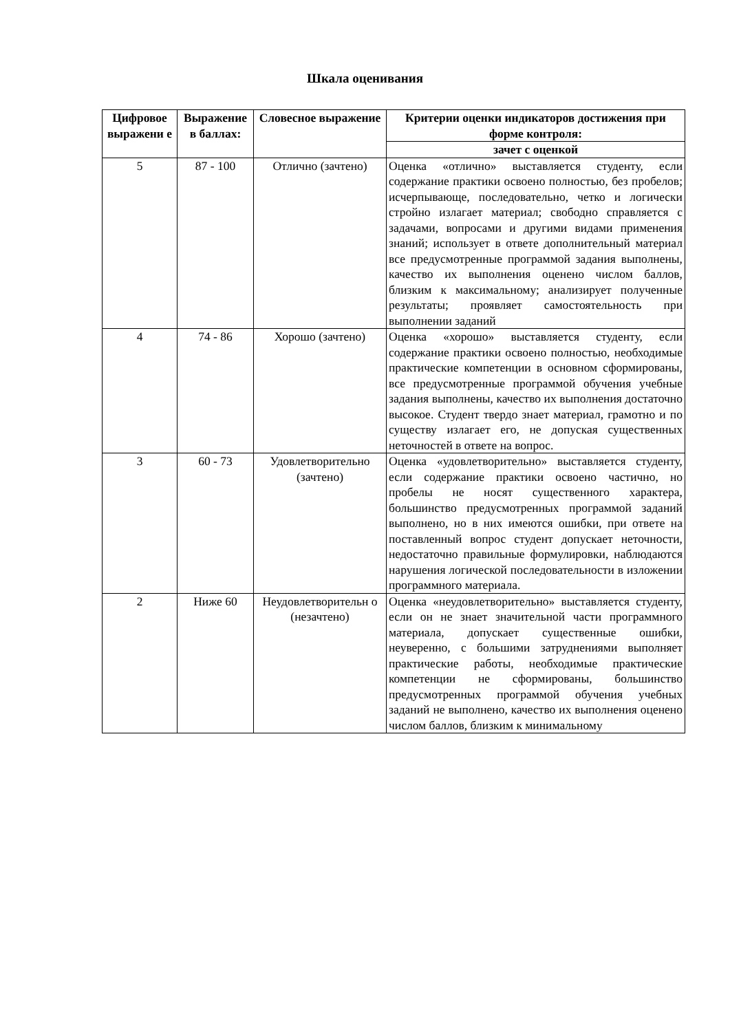Шкала оценивания
| Цифровое выражени е | Выражение в баллах: | Словесное выражение | Критерии оценки индикаторов достижения при форме контроля: |
| --- | --- | --- | --- |
| | | | зачет с оценкой |
| 5 | 87 - 100 | Отлично (зачтено) | Оценка «отлично» выставляется студенту, если содержание практики освоено полностью, без пробелов; исчерпывающе, последовательно, четко и логически стройно излагает материал; свободно справляется с задачами, вопросами и другими видами применения знаний; использует в ответе дополнительный материал все предусмотренные программой задания выполнены, качество их выполнения оценено числом баллов, близким к максимальному; анализирует полученные результаты; проявляет самостоятельность при выполнении заданий |
| 4 | 74 - 86 | Хорошо (зачтено) | Оценка «хорошо» выставляется студенту, если содержание практики освоено полностью, необходимые практические компетенции в основном сформированы, все предусмотренные программой обучения учебные задания выполнены, качество их выполнения достаточно высокое. Студент твердо знает материал, грамотно и по существу излагает его, не допуская существенных неточностей в ответе на вопрос. |
| 3 | 60 - 73 | Удовлетворительно (зачтено) | Оценка «удовлетворительно» выставляется студенту, если содержание практики освоено частично, но пробелы не носят существенного характера, большинство предусмотренных программой заданий выполнено, но в них имеются ошибки, при ответе на поставленный вопрос студент допускает неточности, недостаточно правильные формулировки, наблюдаются нарушения логической последовательности в изложении программного материала. |
| 2 | Ниже 60 | Неудовлетворительн о (незачтено) | Оценка «неудовлетворительно» выставляется студенту, если он не знает значительной части программного материала, допускает существенные ошибки, неуверенно, с большими затруднениями выполняет практические работы, необходимые практические компетенции не сформированы, большинство предусмотренных программой обучения учебных заданий не выполнено, качество их выполнения оценено числом баллов, близким к минимальному |